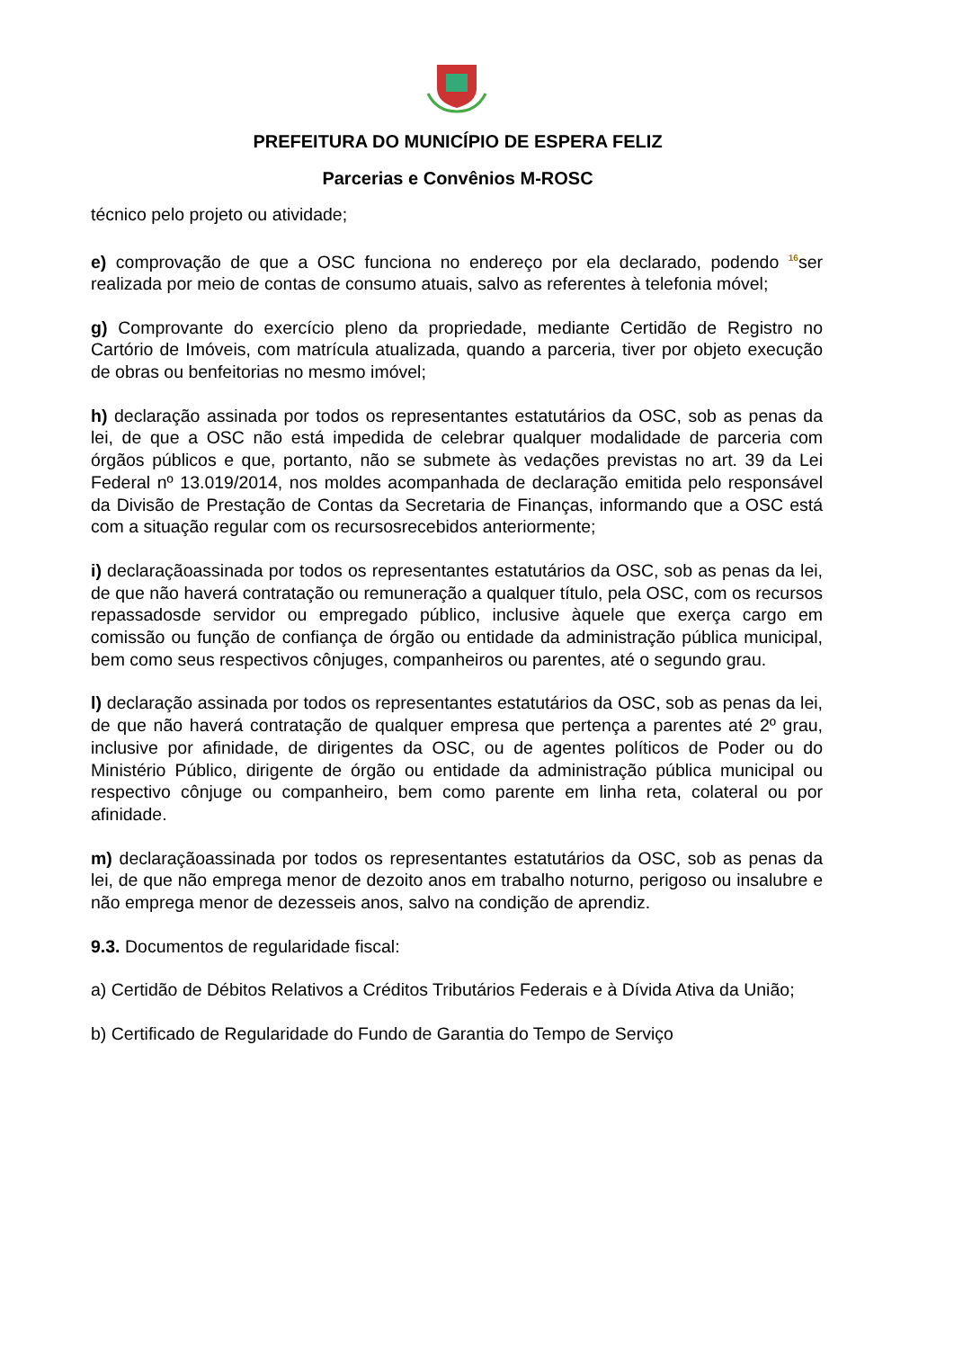PREFEITURA DO MUNICÍPIO DE ESPERA FELIZ
Parcerias e Convênios M-ROSC
técnico pelo projeto ou atividade;
e) comprovação de que a OSC funciona no endereço por ela declarado, podendo 16ser realizada por meio de contas de consumo atuais, salvo as referentes à telefonia móvel;
g) Comprovante do exercício pleno da propriedade, mediante Certidão de Registro no Cartório de Imóveis, com matrícula atualizada, quando a parceria, tiver por objeto execução de obras ou benfeitorias no mesmo imóvel;
h) declaração assinada por todos os representantes estatutários da OSC, sob as penas da lei, de que a OSC não está impedida de celebrar qualquer modalidade de parceria com órgãos públicos e que, portanto, não se submete às vedações previstas no art. 39 da Lei Federal nº 13.019/2014, nos moldes acompanhada de declaração emitida pelo responsável da Divisão de Prestação de Contas da Secretaria de Finanças, informando que a OSC está com a situação regular com os recursosrecebidos anteriormente;
i) declaraçãoassinada por todos os representantes estatutários da OSC, sob as penas da lei, de que não haverá contratação ou remuneração a qualquer título, pela OSC, com os recursos repassadosde servidor ou empregado público, inclusive àquele que exerça cargo em comissão ou função de confiança de órgão ou entidade da administração pública municipal, bem como seus respectivos cônjuges, companheiros ou parentes, até o segundo grau.
l) declaração assinada por todos os representantes estatutários da OSC, sob as penas da lei, de que não haverá contratação de qualquer empresa que pertença a parentes até 2º grau, inclusive por afinidade, de dirigentes da OSC, ou de agentes políticos de Poder ou do Ministério Público, dirigente de órgão ou entidade da administração pública municipal ou respectivo cônjuge ou companheiro, bem como parente em linha reta, colateral ou por afinidade.
m) declaraçãoassinada por todos os representantes estatutários da OSC, sob as penas da lei, de que não emprega menor de dezoito anos em trabalho noturno, perigoso ou insalubre e não emprega menor de dezesseis anos, salvo na condição de aprendiz.
9.3. Documentos de regularidade fiscal:
a) Certidão de Débitos Relativos a Créditos Tributários Federais e à Dívida Ativa da União;
b) Certificado de Regularidade do Fundo de Garantia do Tempo de Serviço